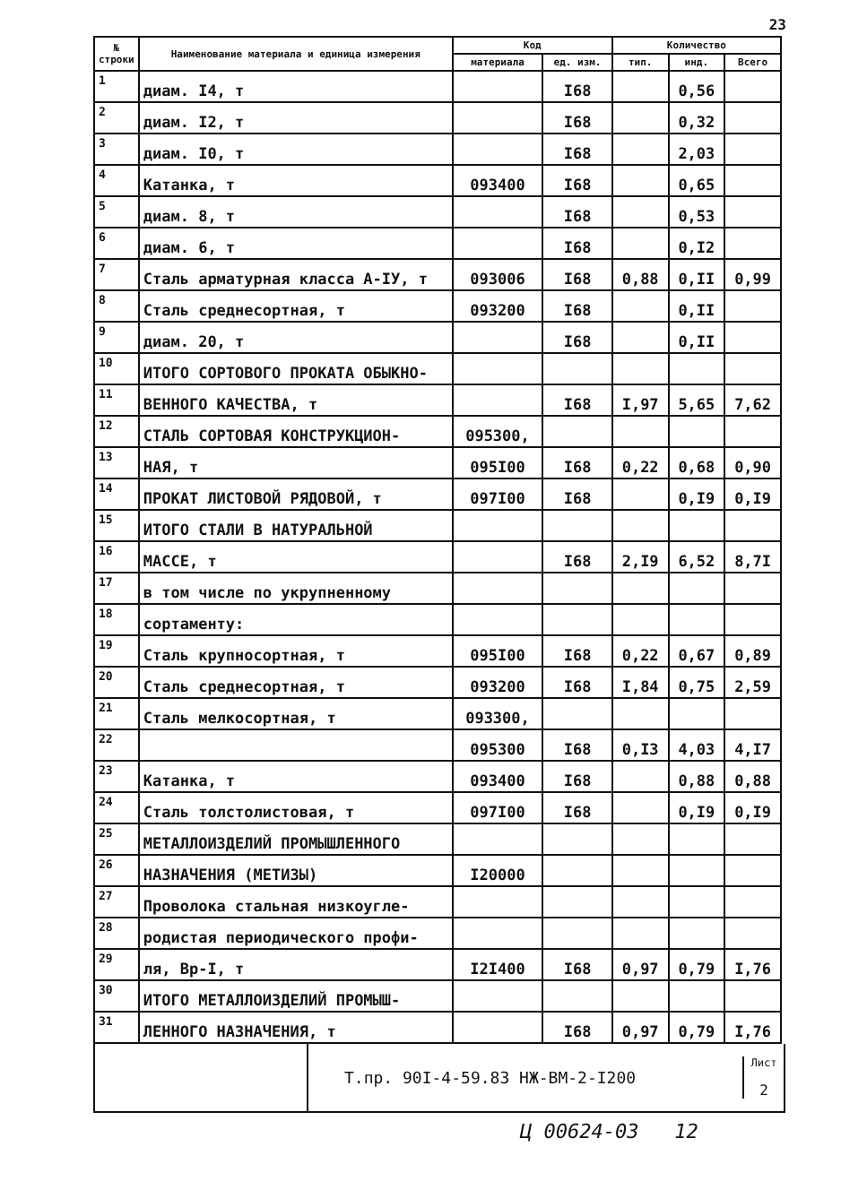23
| № строки | Наименование материала и единица измерения | Код | | Количество | | |
| --- | --- | --- | --- | --- | --- | --- |
| | | материала | ед. изм. | тип. | инд. | Всего |
| 1 | диам. I4, т | | I68 | | 0,56 | |
| 2 | диам. I2, т | | I68 | | 0,32 | |
| 3 | диам. I0, т | | I68 | | 2,03 | |
| 4 | Катанка, т | 093400 | I68 | | 0,65 | |
| 5 | диам. 8, т | | I68 | | 0,53 | |
| 6 | диам. 6, т | | I68 | | 0,I2 | |
| 7 | Сталь арматурная класса А-IУ, т | 093006 | I68 | 0,88 | 0,II | 0,99 |
| 8 | Сталь среднесортная, т | 093200 | I68 | | 0,II | |
| 9 | диам. 20, т | | I68 | | 0,II | |
| 10 | ИТОГО СОРТОВОГО ПРОКАТА ОБЫКНО- | | | | | |
| 11 | ВЕННОГО КАЧЕСТВА, т | | I68 | I,97 | 5,65 | 7,62 |
| 12 | СТАЛЬ СОРТОВАЯ КОНСТРУКЦИОН- | 095300, | | | | |
| 13 | НАЯ, т | 095I00 | I68 | 0,22 | 0,68 | 0,90 |
| 14 | ПРОКАТ ЛИСТОВОЙ РЯДОВОЙ, т | 097I00 | I68 | | 0,I9 | 0,I9 |
| 15 | ИТОГО СТАЛИ В НАТУРАЛЬНОЙ | | | | | |
| 16 | МАССЕ, т | | I68 | 2,I9 | 6,52 | 8,7I |
| 17 | в том числе по укрупненному | | | | | |
| 18 | сортаменту: | | | | | |
| 19 | Сталь крупносортная, т | 095I00 | I68 | 0,22 | 0,67 | 0,89 |
| 20 | Сталь среднесортная, т | 093200 | I68 | I,84 | 0,75 | 2,59 |
| 21 | Сталь мелкосортная, т | 093300, | | | | |
| 22 | | 095300 | I68 | 0,I3 | 4,03 | 4,I7 |
| 23 | Катанка, т | 093400 | I68 | | 0,88 | 0,88 |
| 24 | Сталь толстолистовая, т | 097I00 | I68 | | 0,I9 | 0,I9 |
| 25 | МЕТАЛЛОИЗДЕЛИЙ ПРОМЫШЛЕННОГО | | | | | |
| 26 | НАЗНАЧЕНИЯ (МЕТИЗЫ) | I20000 | | | | |
| 27 | Проволока стальная низкоугле- | | | | | |
| 28 | родистая периодического профи- | | | | | |
| 29 | ля, Вр-I, т | I2I400 | I68 | 0,97 | 0,79 | I,76 |
| 30 | ИТОГО МЕТАЛЛОИЗДЕЛИЙ ПРОМЫШ- | | | | | |
| 31 | ЛЕННОГО НАЗНАЧЕНИЯ, т | | I68 | 0,97 | 0,79 | I,76 |
Т.пр. 90I-4-59.83 НЖ-ВМ-2-I200
Лист
2
Ц 00624-03 12